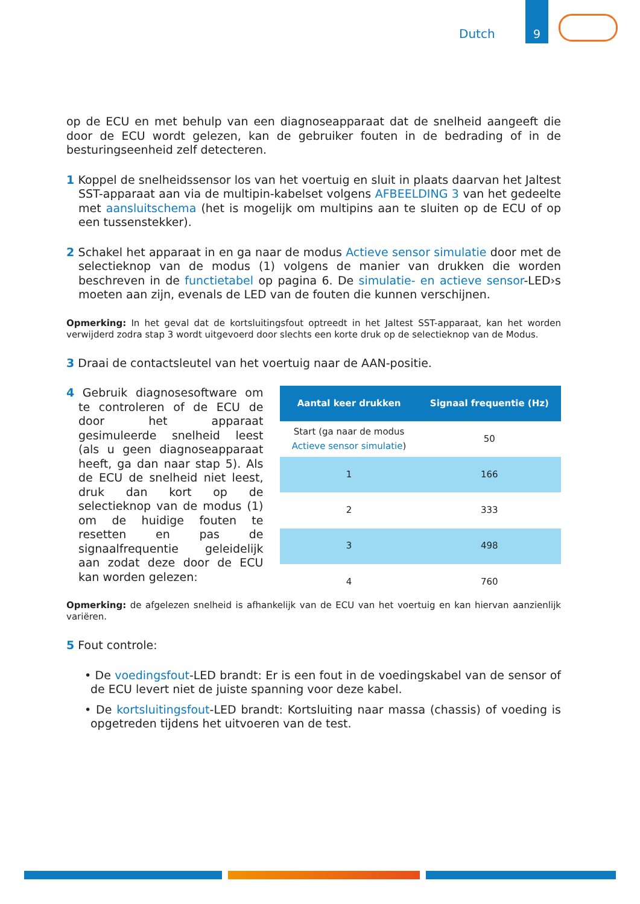Dutch
9
op de ECU en met behulp van een diagnoseapparaat dat de snelheid aangeeft die door de ECU wordt gelezen, kan de gebruiker fouten in de bedrading of in de besturingseenheid zelf detecteren.
1 Koppel de snelheidssensor los van het voertuig en sluit in plaats daarvan het Jaltest SST-apparaat aan via de multipin-kabelset volgens AFBEELDING 3 van het gedeelte met aansluitschema (het is mogelijk om multipins aan te sluiten op de ECU of op een tussenstekker).
2 Schakel het apparaat in en ga naar de modus Actieve sensor simulatie door met de selectieknop van de modus (1) volgens de manier van drukken die worden beschreven in de functietabel op pagina 6. De simulatie- en actieve sensor-LED›s moeten aan zijn, evenals de LED van de fouten die kunnen verschijnen.
Opmerking: In het geval dat de kortsluitingsfout optreedt in het Jaltest SST-apparaat, kan het worden verwijderd zodra stap 3 wordt uitgevoerd door slechts een korte druk op de selectieknop van de Modus.
3 Draai de contactsleutel van het voertuig naar de AAN-positie.
4 Gebruik diagnosesoftware om te controleren of de ECU de door het apparaat gesimuleerde snelheid leest (als u geen diagnoseapparaat heeft, ga dan naar stap 5). Als de ECU de snelheid niet leest, druk dan kort op de selectieknop van de modus (1) om de huidige fouten te resetten en pas de signaalfrequentie geleidelijk aan zodat deze door de ECU kan worden gelezen:
| Aantal keer drukken | Signaal frequentie (Hz) |
| --- | --- |
| Start (ga naar de modus Actieve sensor simulatie ) | 50 |
| 1 | 166 |
| 2 | 333 |
| 3 | 498 |
| 4 | 760 |
Opmerking: de afgelezen snelheid is afhankelijk van de ECU van het voertuig en kan hiervan aanzienlijk variëren.
5 Fout controle:
• De voedingsfout-LED brandt: Er is een fout in de voedingskabel van de sensor of de ECU levert niet de juiste spanning voor deze kabel.
• De kortsluitingsfout-LED brandt: Kortsluiting naar massa (chassis) of voeding is opgetreden tijdens het uitvoeren van de test.